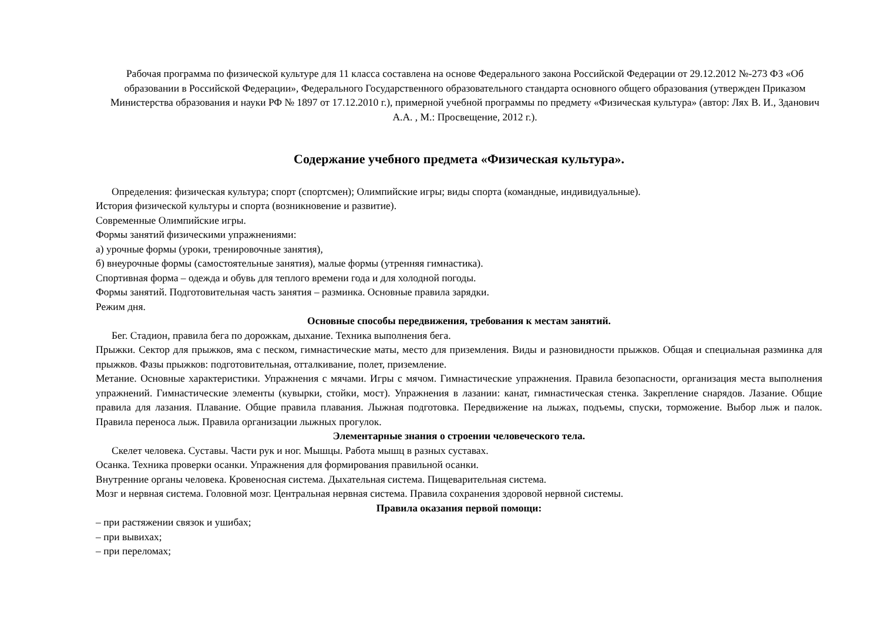Рабочая программа по физической культуре для 11 класса составлена на основе Федерального закона Российской Федерации от 29.12.2012 №-273 ФЗ «Об образовании в Российской Федерации», Федерального Государственного образовательного стандарта основного общего образования (утвержден Приказом Министерства образования и науки РФ № 1897 от 17.12.2010 г.), примерной учебной программы по предмету «Физическая культура» (автор: Лях В. И., Зданович А.А. , М.: Просвещение, 2012 г.).
Содержание учебного предмета «Физическая культура».
Определения: физическая культура; спорт (спортсмен); Олимпийские игры; виды спорта (командные, индивидуальные).
История физической культуры и спорта (возникновение и развитие).
Современные Олимпийские игры.
Формы занятий физическими упражнениями:
а) урочные формы (уроки, тренировочные занятия),
б) внеурочные формы (самостоятельные занятия), малые формы (утренняя гимнастика).
Спортивная форма – одежда и обувь для теплого времени года и для холодной погоды.
Формы занятий. Подготовительная часть занятия – разминка. Основные правила зарядки.
Режим дня.
Основные способы передвижения, требования к местам занятий.
Бег. Стадион, правила бега по дорожкам, дыхание. Техника выполнения бега.
Прыжки. Сектор для прыжков, яма с песком, гимнастические маты, место для приземления. Виды и разновидности прыжков. Общая и специальная разминка для прыжков. Фазы прыжков: подготовительная, отталкивание, полет, приземление.
Метание. Основные характеристики. Упражнения с мячами. Игры с мячом. Гимнастические упражнения. Правила безопасности, организация места выполнения упражнений. Гимнастические элементы (кувырки, стойки, мост). Упражнения в лазании: канат, гимнастическая стенка. Закрепление снарядов. Лазание. Общие правила для лазания. Плавание. Общие правила плавания. Лыжная подготовка. Передвижение на лыжах, подъемы, спуски, торможение. Выбор лыж и палок. Правила переноса лыж. Правила организации лыжных прогулок.
Элементарные знания о строении человеческого тела.
Скелет человека. Суставы. Части рук и ног. Мышцы. Работа мышц в разных суставах.
Осанка. Техника проверки осанки. Упражнения для формирования правильной осанки.
Внутренние органы человека. Кровеносная система. Дыхательная система. Пищеварительная система.
Мозг и нервная система. Головной мозг. Центральная нервная система. Правила сохранения здоровой нервной системы.
Правила оказания первой помощи:
– при растяжении связок и ушибах;
– при вывихах;
– при переломах;